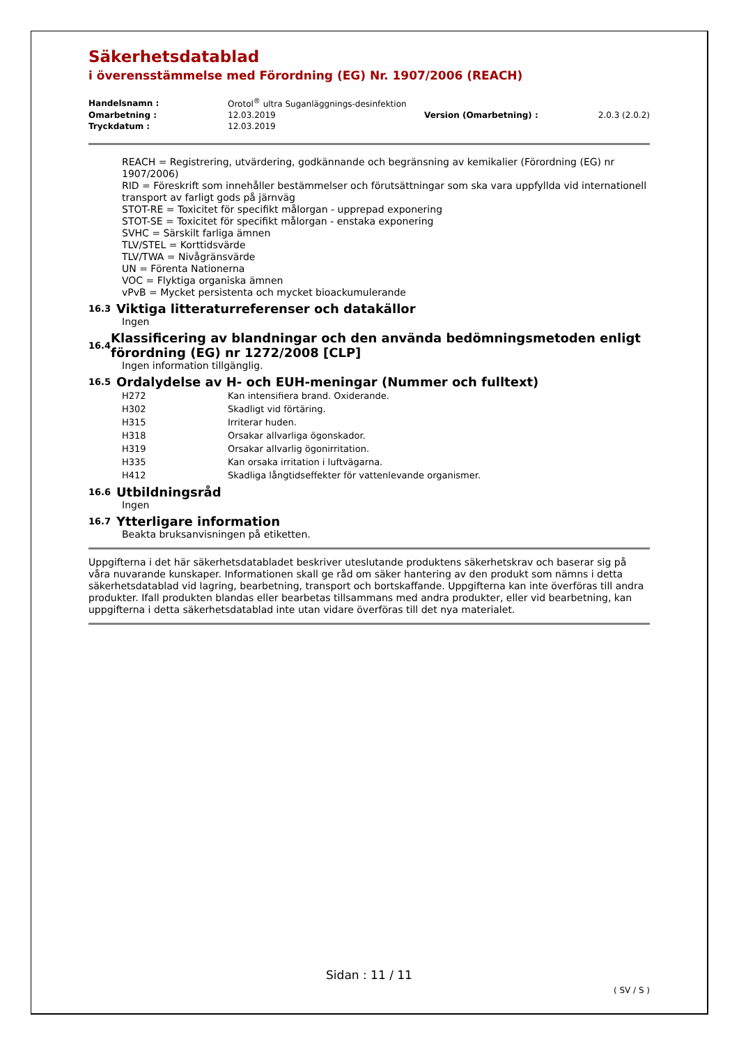Säkerhetsdatablad
i överensstämmelse med Förordning (EG) Nr. 1907/2006 (REACH)
| Handelsnamn : | Orotol<sup>®</sup> ultra Suganläggnings-desinfektion | | |
| Omarbetning : | 12.03.2019 | Version (Omarbetning) : | 2.0.3 (2.0.2) |
| Tryckdatum : | 12.03.2019 | | |
REACH = Registrering, utvärdering, godkännande och begränsning av kemikalier (Förordning (EG) nr 1907/2006)
RID = Föreskrift som innehåller bestämmelser och förutsättningar som ska vara uppfyllda vid internationell transport av farligt gods på järnväg
STOT-RE = Toxicitet för specifikt målorgan - upprepad exponering
STOT-SE = Toxicitet för specifikt målorgan - enstaka exponering
SVHC = Särskilt farliga ämnen
TLV/STEL = Korttidsvärde
TLV/TWA = Nivågränsvärde
UN = Förenta Nationerna
VOC = Flyktiga organiska ämnen
vPvB = Mycket persistenta och mycket bioackumulerande
16.3 Viktiga litteraturreferenser och datakällor
Ingen
16.4 Klassificering av blandningar och den använda bedömningsmetoden enligt förordning (EG) nr 1272/2008 [CLP]
Ingen information tillgänglig.
16.5 Ordalydelse av H- och EUH-meningar (Nummer och fulltext)
| H272 | Kan intensifiera brand. Oxiderande. |
| H302 | Skadligt vid förtäring. |
| H315 | Irriterar huden. |
| H318 | Orsakar allvarliga ögonskador. |
| H319 | Orsakar allvarlig ögonirritation. |
| H335 | Kan orsaka irritation i luftvägarna. |
| H412 | Skadliga långtidseffekter för vattenlevande organismer. |
16.6 Utbildningsråd
Ingen
16.7 Ytterligare information
Beakta bruksanvisningen på etiketten.
Uppgifterna i det här säkerhetsdatabladet beskriver uteslutande produktens säkerhetskrav och baserar sig på våra nuvarande kunskaper. Informationen skall ge råd om säker hantering av den produkt som nämns i detta säkerhetsdatablad vid lagring, bearbetning, transport och bortskaffande. Uppgifterna kan inte överföras till andra produkter. Ifall produkten blandas eller bearbetas tillsammans med andra produkter, eller vid bearbetning, kan uppgifterna i detta säkerhetsdatablad inte utan vidare överföras till det nya materialet.
Sidan : 11 / 11
( SV / S )